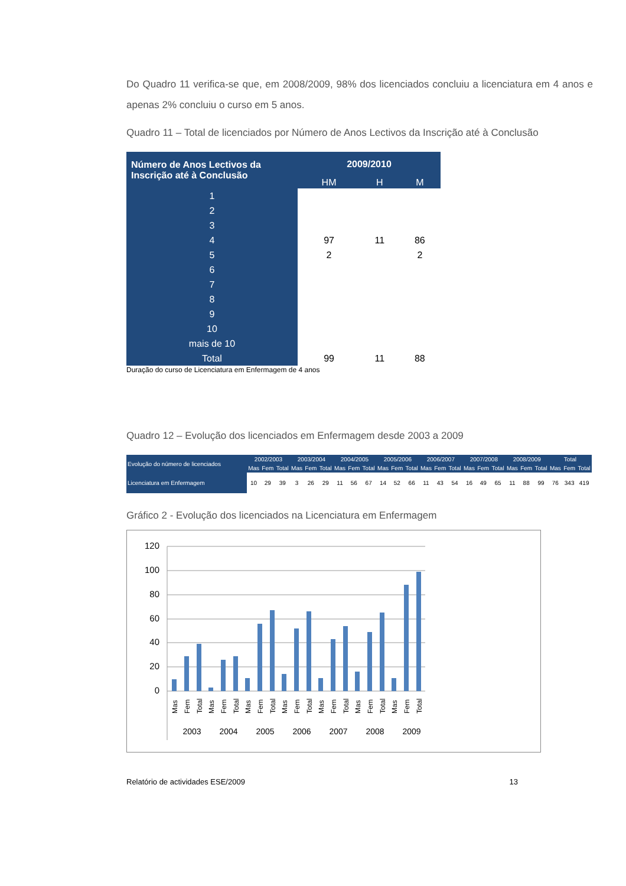Do Quadro 11 verifica-se que, em 2008/2009, 98% dos licenciados concluiu a licenciatura em 4 anos e apenas 2% concluiu o curso em 5 anos.
Quadro 11 – Total de licenciados por Número de Anos Lectivos da Inscrição até à Conclusão
| Número de Anos Lectivos da Inscrição até à Conclusão | 2009/2010 | | |
| --- | --- | --- | --- |
| | HM | H | M |
| 1 | | | |
| 2 | | | |
| 3 | | | |
| 4 | 97 | 11 | 86 |
| 5 | 2 | | 2 |
| 6 | | | |
| 7 | | | |
| 8 | | | |
| 9 | | | |
| 10 | | | |
| mais de 10 | | | |
| Total | 99 | 11 | 88 |
Duração do curso de Licenciatura em Enfermagem de 4 anos
Quadro 12 – Evolução dos licenciados em Enfermagem desde 2003 a 2009
| Evolução do número de licenciados | 2002/2003 | | | 2003/2004 | | | 2004/2005 | | | 2005/2006 | | | 2006/2007 | | | 2007/2008 | | | 2008/2009 | | | Total | | |
| --- | --- | --- | --- | --- | --- | --- | --- | --- | --- | --- | --- | --- | --- | --- | --- | --- | --- | --- | --- | --- | --- | --- | --- | --- |
| | Mas | Fem | Total | Mas | Fem | Total | Mas | Fem | Total | Mas | Fem | Total | Mas | Fem | Total | Mas | Fem | Total | Mas | Fem | Total | Mas | Fem | Total |
| Licenciatura em Enfermagem | 10 | 29 | 39 | 3 | 26 | 29 | 11 | 56 | 67 | 14 | 52 | 66 | 11 | 43 | 54 | 16 | 49 | 65 | 11 | 88 | 99 | 76 | 343 | 419 |
Gráfico 2 - Evolução dos licenciados na Licenciatura em Enfermagem
120
100
80
60
40
20
0
2003
2004
2005
2006
2007
2008
2009
Mas
Fem
Total
Mas
Fem
Total
Mas
Fem
Total
Mas
Fem
Total
Mas
Fem
Total
Mas
Fem
Total
Mas
Fem
Total
Relatório de actividades ESE/2009 13